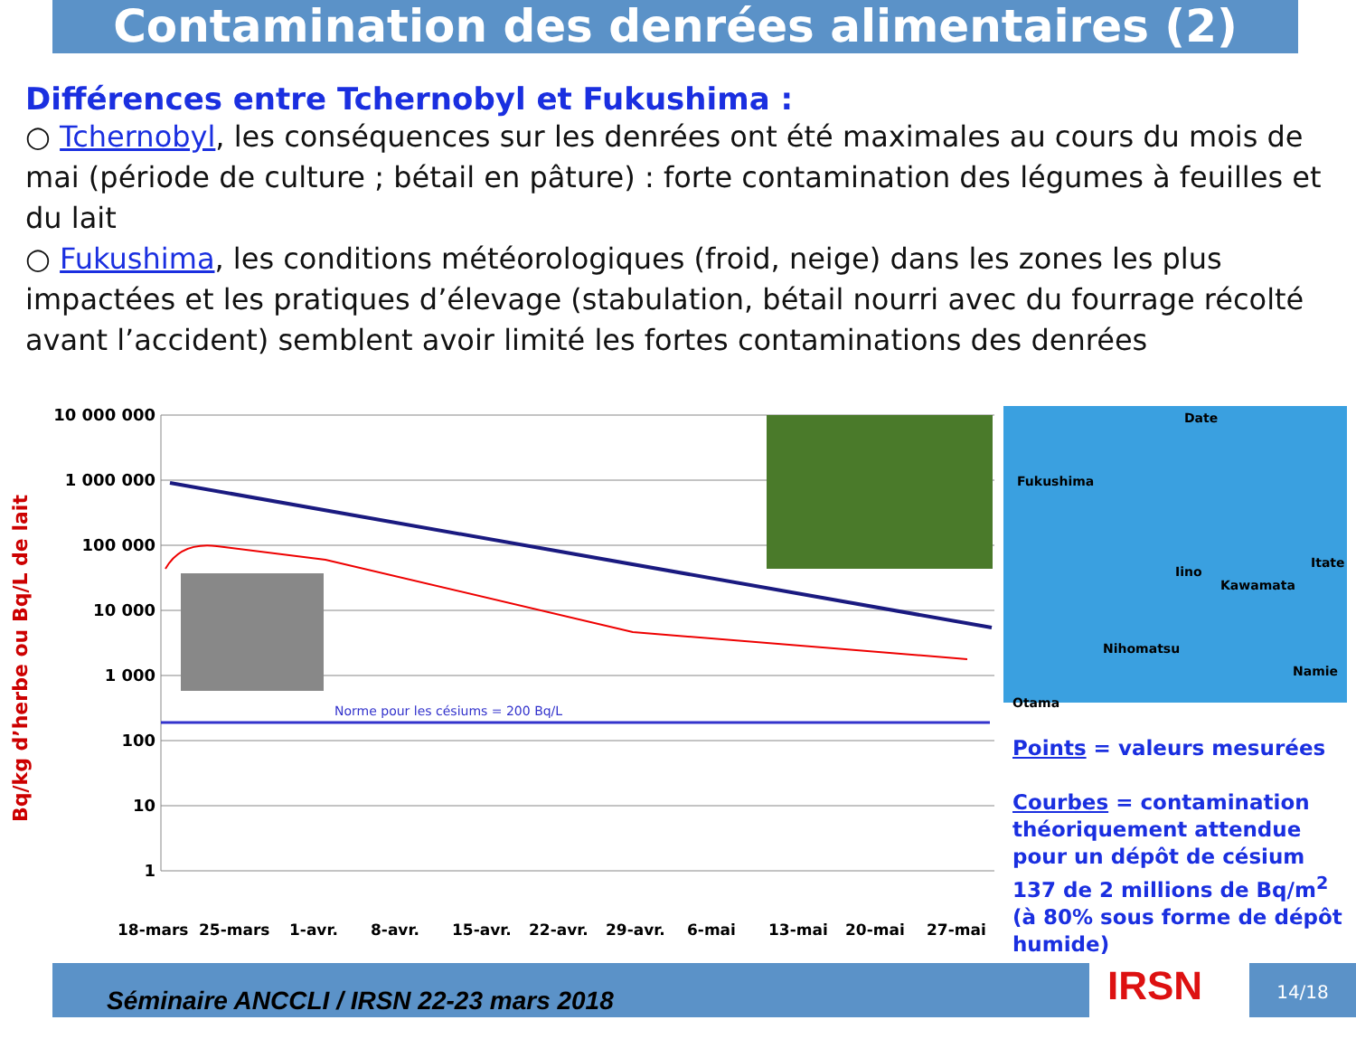Contamination des denrées alimentaires (2)
Différences entre Tchernobyl et Fukushima :
○ Tchernobyl, les conséquences sur les denrées ont été maximales au cours du mois de mai (période de culture ; bétail en pâture) : forte contamination des légumes à feuilles et du lait
○ Fukushima, les conditions météorologiques (froid, neige) dans les zones les plus impactées et les pratiques d’élevage (stabulation, bétail nourri avec du fourrage récolté avant l’accident) semblent avoir limité les fortes contaminations des denrées
Bq/kg d’herbe ou Bq/L de lait
10 000 000
1 000 000
100 000
10 000
1 000
100
10
1
Norme pour les césiums = 200 Bq/L
18-mars 25-mars 1-avr. 8-avr. 15-avr. 22-avr. 29-avr. 6-mai 13-mai 20-mai 27-mai
Date
Fukushima
Iino
Kawamata
Itate
Nihomatsu
Namie
Otama
Points = valeurs mesurées
Courbes = contamination théoriquement attendue pour un dépôt de césium 137 de 2 millions de Bq/m<sup>2</sup> (à 80% sous forme de dépôt humide)
Séminaire ANCCLI / IRSN 22-23 mars 2018 IRSN 14/18